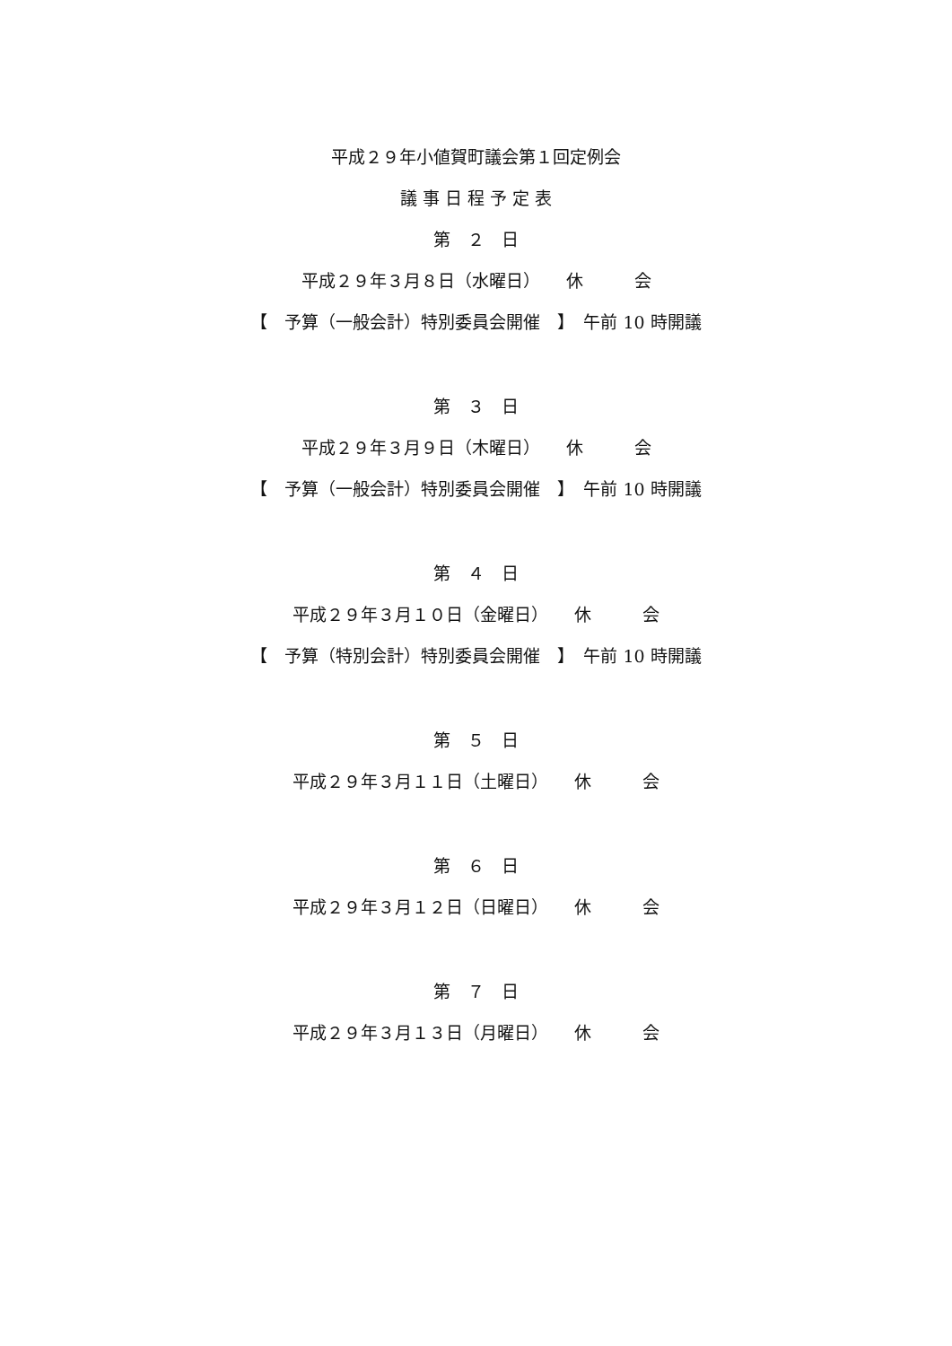平成２９年小値賀町議会第１回定例会
議 事 日 程 予 定 表
第　２　日
平成２９年３月８日（水曜日）　　休　　　会
【　予算（一般会計）特別委員会開催　】　午前 10 時開議
第　３　日
平成２９年３月９日（木曜日）　　休　　　会
【　予算（一般会計）特別委員会開催　】　午前 10 時開議
第　４　日
平成２９年３月１０日（金曜日）　　休　　　会
【　予算（特別会計）特別委員会開催　】　午前 10 時開議
第　５　日
平成２９年３月１１日（土曜日）　　休　　　会
第　６　日
平成２９年３月１２日（日曜日）　　休　　　会
第　７　日
平成２９年３月１３日（月曜日）　　休　　　会